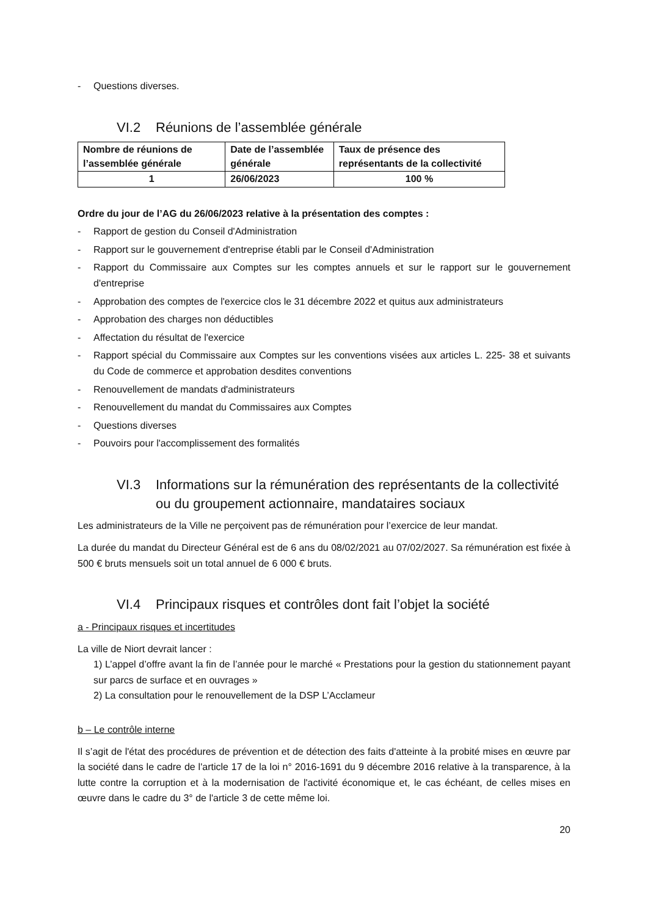- Questions diverses.
VI.2 Réunions de l’assemblée générale
| Nombre de réunions de l’assemblée générale | Date de l’assemblée générale | Taux de présence des représentants de la collectivité |
| --- | --- | --- |
| 1 | 26/06/2023 | 100 % |
Ordre du jour de l’AG du 26/06/2023 relative à la présentation des comptes :
- Rapport de gestion du Conseil d'Administration
- Rapport sur le gouvernement d'entreprise établi par le Conseil d'Administration
- Rapport du Commissaire aux Comptes sur les comptes annuels et sur le rapport sur le gouvernement d'entreprise
- Approbation des comptes de l'exercice clos le 31 décembre 2022 et quitus aux administrateurs
- Approbation des charges non déductibles
- Affectation du résultat de l'exercice
- Rapport spécial du Commissaire aux Comptes sur les conventions visées aux articles L. 225- 38 et suivants du Code de commerce et approbation desdites conventions
- Renouvellement de mandats d'administrateurs
- Renouvellement du mandat du Commissaires aux Comptes
- Questions diverses
- Pouvoirs pour l'accomplissement des formalités
VI.3 Informations sur la rémunération des représentants de la collectivité ou du groupement actionnaire, mandataires sociaux
Les administrateurs de la Ville ne perçoivent pas de rémunération pour l’exercice de leur mandat.
La durée du mandat du Directeur Général est de 6 ans du 08/02/2021 au 07/02/2027. Sa rémunération est fixée à 500 € bruts mensuels soit un total annuel de 6 000 € bruts.
VI.4 Principaux risques et contrôles dont fait l’objet la société
a - Principaux risques et incertitudes
La ville de Niort devrait lancer :
1) L’appel d’offre avant la fin de l’année pour le marché « Prestations pour la gestion du stationnement payant sur parcs de surface et en ouvrages »
2) La consultation pour le renouvellement de la DSP L’Acclameur
b – Le contrôle interne
Il s’agit de l'état des procédures de prévention et de détection des faits d'atteinte à la probité mises en œuvre par la société dans le cadre de l'article 17 de la loi n° 2016-1691 du 9 décembre 2016 relative à la transparence, à la lutte contre la corruption et à la modernisation de l'activité économique et, le cas échéant, de celles mises en œuvre dans le cadre du 3° de l'article 3 de cette même loi.
20